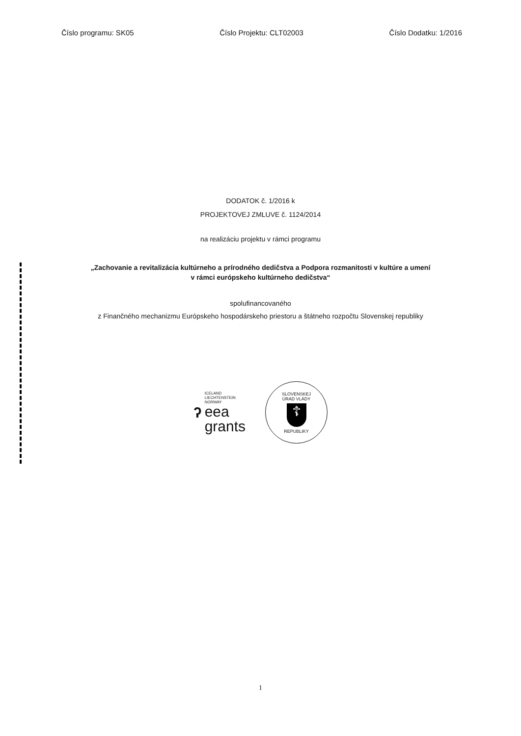Číslo programu: SK05 Číslo Projektu: CLT02003 Číslo Dodatku: 1/2016
DODATOK č. 1/2016 k
PROJEKTOVEJ ZMLUVE č. 1124/2014
na realizáciu projektu v rámci programu
„Zachovanie a revitalizácia kultúrneho a prírodného dedičstva a Podpora rozmanitosti v kultúre a umení
v rámci európskeho kultúrneho dedičstva“
spolufinancovaného
z Finančného mechanizmu Európskeho hospodárskeho priestoru a štátneho rozpočtu Slovenskej republiky
ʔ
ICELAND
LIECHTENSTEIN
NORWAY
eea
grants
SLOVENSKEJ
ÚRAD VLÁDY
☦
REPUBLIKY
1